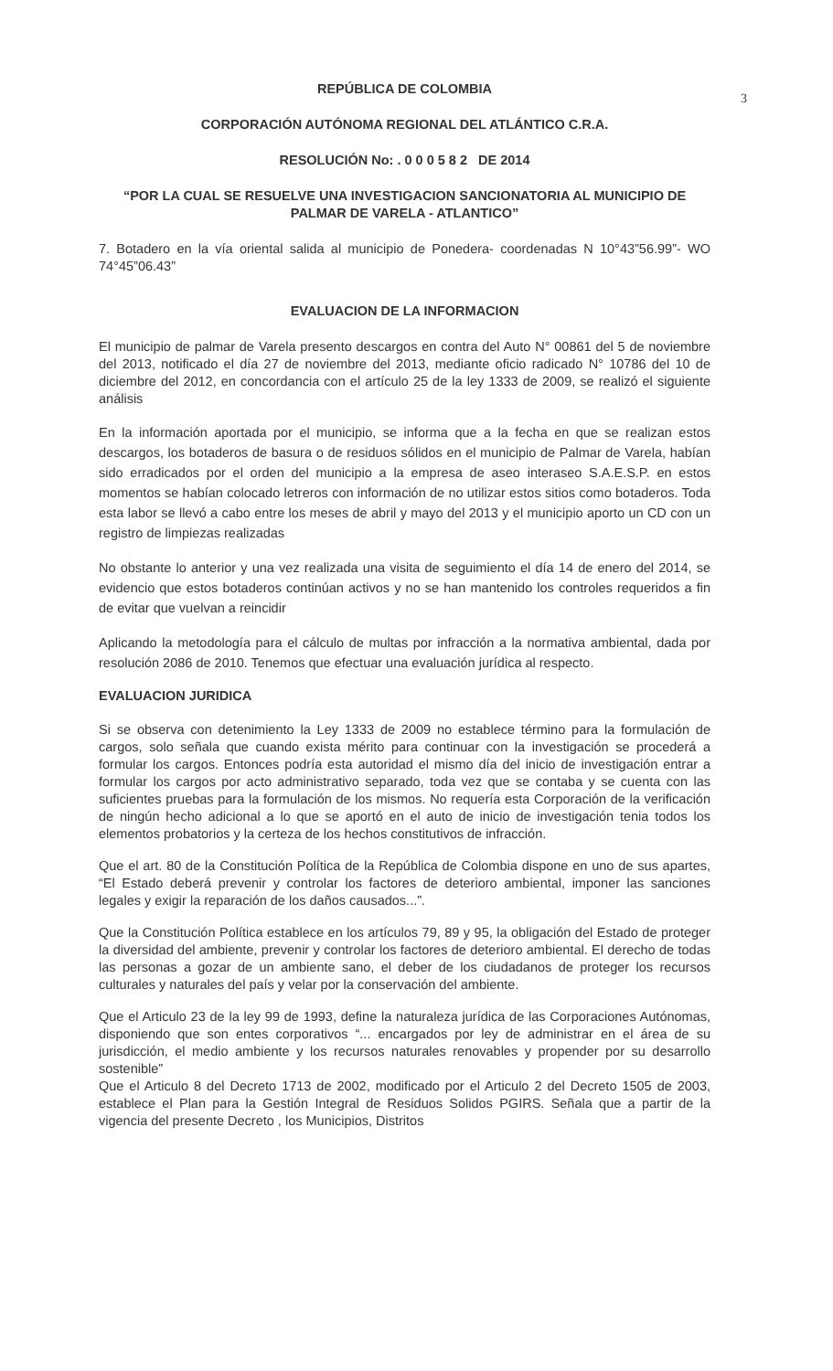REPÚBLICA DE COLOMBIA
3
CORPORACIÓN AUTÓNOMA REGIONAL DEL ATLÁNTICO C.R.A.
RESOLUCIÓN No: . 0 0 0 5 8 2 DE 2014
“POR LA CUAL SE RESUELVE UNA INVESTIGACION SANCIONATORIA AL MUNICIPIO DE PALMAR DE VARELA - ATLANTICO”
7. Botadero en la vía oriental salida al municipio de Ponedera- coordenadas N 10°43”56.99”- WO 74°45”06.43”
EVALUACION DE LA INFORMACION
El municipio de palmar de Varela presento descargos en contra del Auto N° 00861 del 5 de noviembre del 2013, notificado el día 27 de noviembre del 2013, mediante oficio radicado N° 10786 del 10 de diciembre del 2012, en concordancia con el artículo 25 de la ley 1333 de 2009, se realizó el siguiente análisis
En la información aportada por el municipio, se informa que a la fecha en que se realizan estos descargos, los botaderos de basura o de residuos sólidos en el municipio de Palmar de Varela, habían sido erradicados por el orden del municipio a la empresa de aseo interaseo S.A.E.S.P. en estos momentos se habían colocado letreros con información de no utilizar estos sitios como botaderos. Toda esta labor se llevó a cabo entre los meses de abril y mayo del 2013 y el municipio aporto un CD con un registro de limpiezas realizadas
No obstante lo anterior y una vez realizada una visita de seguimiento el día 14 de enero del 2014, se evidencio que estos botaderos continúan activos y no se han mantenido los controles requeridos a fin de evitar que vuelvan a reincidir
Aplicando la metodología para el cálculo de multas por infracción a la normativa ambiental, dada por resolución 2086 de 2010. Tenemos que efectuar una evaluación jurídica al respecto.
EVALUACION JURIDICA
Si se observa con detenimiento la Ley 1333 de 2009 no establece término para la formulación de cargos, solo señala que cuando exista mérito para continuar con la investigación se procederá a formular los cargos. Entonces podría esta autoridad el mismo día del inicio de investigación entrar a formular los cargos por acto administrativo separado, toda vez que se contaba y se cuenta con las suficientes pruebas para la formulación de los mismos. No requería esta Corporación de la verificación de ningún hecho adicional a lo que se aportó en el auto de inicio de investigación tenia todos los elementos probatorios y la certeza de los hechos constitutivos de infracción.
Que el art. 80 de la Constitución Política de la República de Colombia dispone en uno de sus apartes, “El Estado deberá prevenir y controlar los factores de deterioro ambiental, imponer las sanciones legales y exigir la reparación de los daños causados...”.
Que la Constitución Política establece en los artículos 79, 89 y 95, la obligación del Estado de proteger la diversidad del ambiente, prevenir y controlar los factores de deterioro ambiental. El derecho de todas las personas a gozar de un ambiente sano, el deber de los ciudadanos de proteger los recursos culturales y naturales del país y velar por la conservación del ambiente.
Que el Articulo 23 de la ley 99 de 1993, define la naturaleza jurídica de las Corporaciones Autónomas, disponiendo que son entes corporativos “... encargados por ley de administrar en el área de su jurisdicción, el medio ambiente y los recursos naturales renovables y propender por su desarrollo sostenible”
Que el Articulo 8 del Decreto 1713 de 2002, modificado por el Articulo 2 del Decreto 1505 de 2003, establece el Plan para la Gestión Integral de Residuos Solidos PGIRS. Señala que a partir de la vigencia del presente Decreto , los Municipios, Distritos